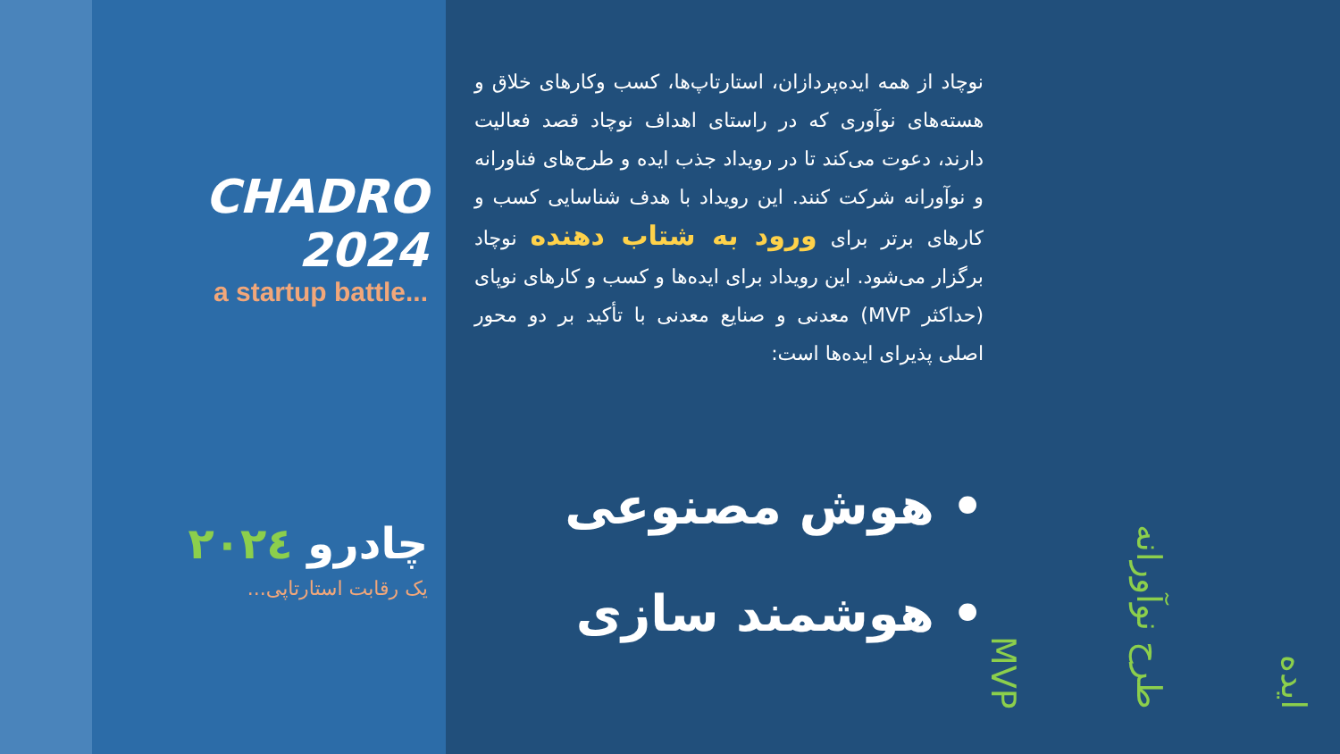CHADRO 2024
a startup battle...
چادرو ۲۰۲٤
یک رقابت استارتاپی...
نوچاد از همه ایده‌پردازان، استارتاپ‌ها، کسب وکارهای خلاق و هسته‌های نوآوری که در راستای اهداف نوچاد قصد فعالیت دارند، دعوت می‌کند تا در رویداد جذب ایده و طرح‌های فناورانه و نوآورانه شرکت کنند. این رویداد با هدف شناسایی کسب و کارهای برتر برای ورود به شتاب دهنده نوچاد برگزار می‌شود. این رویداد برای ایده‌ها و کسب و کارهای نوپای (حداکثر MVP) معدنی و صنایع معدنی با تأکید بر دو محور اصلی پذیرای ایده‌ها است:
• هوش مصنوعی
• هوشمند سازی
ایده
طرح نوآورانه
MVP